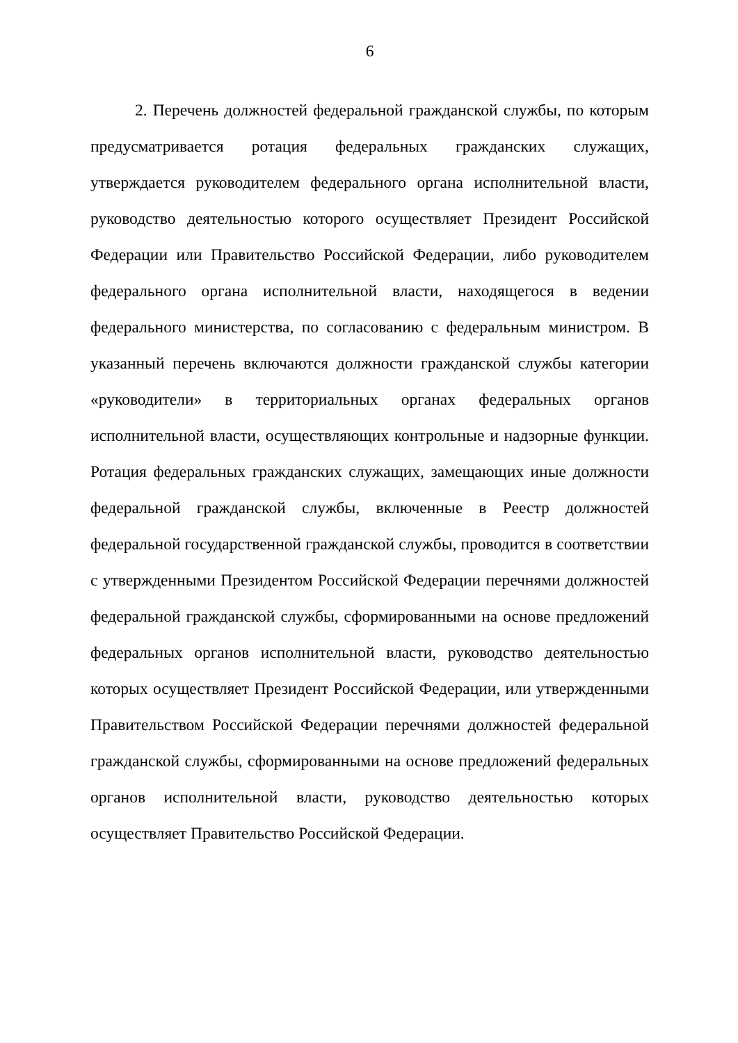6
2. Перечень должностей федеральной гражданской службы, по которым предусматривается ротация федеральных гражданских служащих, утверждается руководителем федерального органа исполнительной власти, руководство деятельностью которого осуществляет Президент Российской Федерации или Правительство Российской Федерации, либо руководителем федерального органа исполнительной власти, находящегося в ведении федерального министерства, по согласованию с федеральным министром. В указанный перечень включаются должности гражданской службы категории «руководители» в территориальных органах федеральных органов исполнительной власти, осуществляющих контрольные и надзорные функции. Ротация федеральных гражданских служащих, замещающих иные должности федеральной гражданской службы, включенные в Реестр должностей федеральной государственной гражданской службы, проводится в соответствии с утвержденными Президентом Российской Федерации перечнями должностей федеральной гражданской службы, сформированными на основе предложений федеральных органов исполнительной власти, руководство деятельностью которых осуществляет Президент Российской Федерации, или утвержденными Правительством Российской Федерации перечнями должностей федеральной гражданской службы, сформированными на основе предложений федеральных органов исполнительной власти, руководство деятельностью которых осуществляет Правительство Российской Федерации.